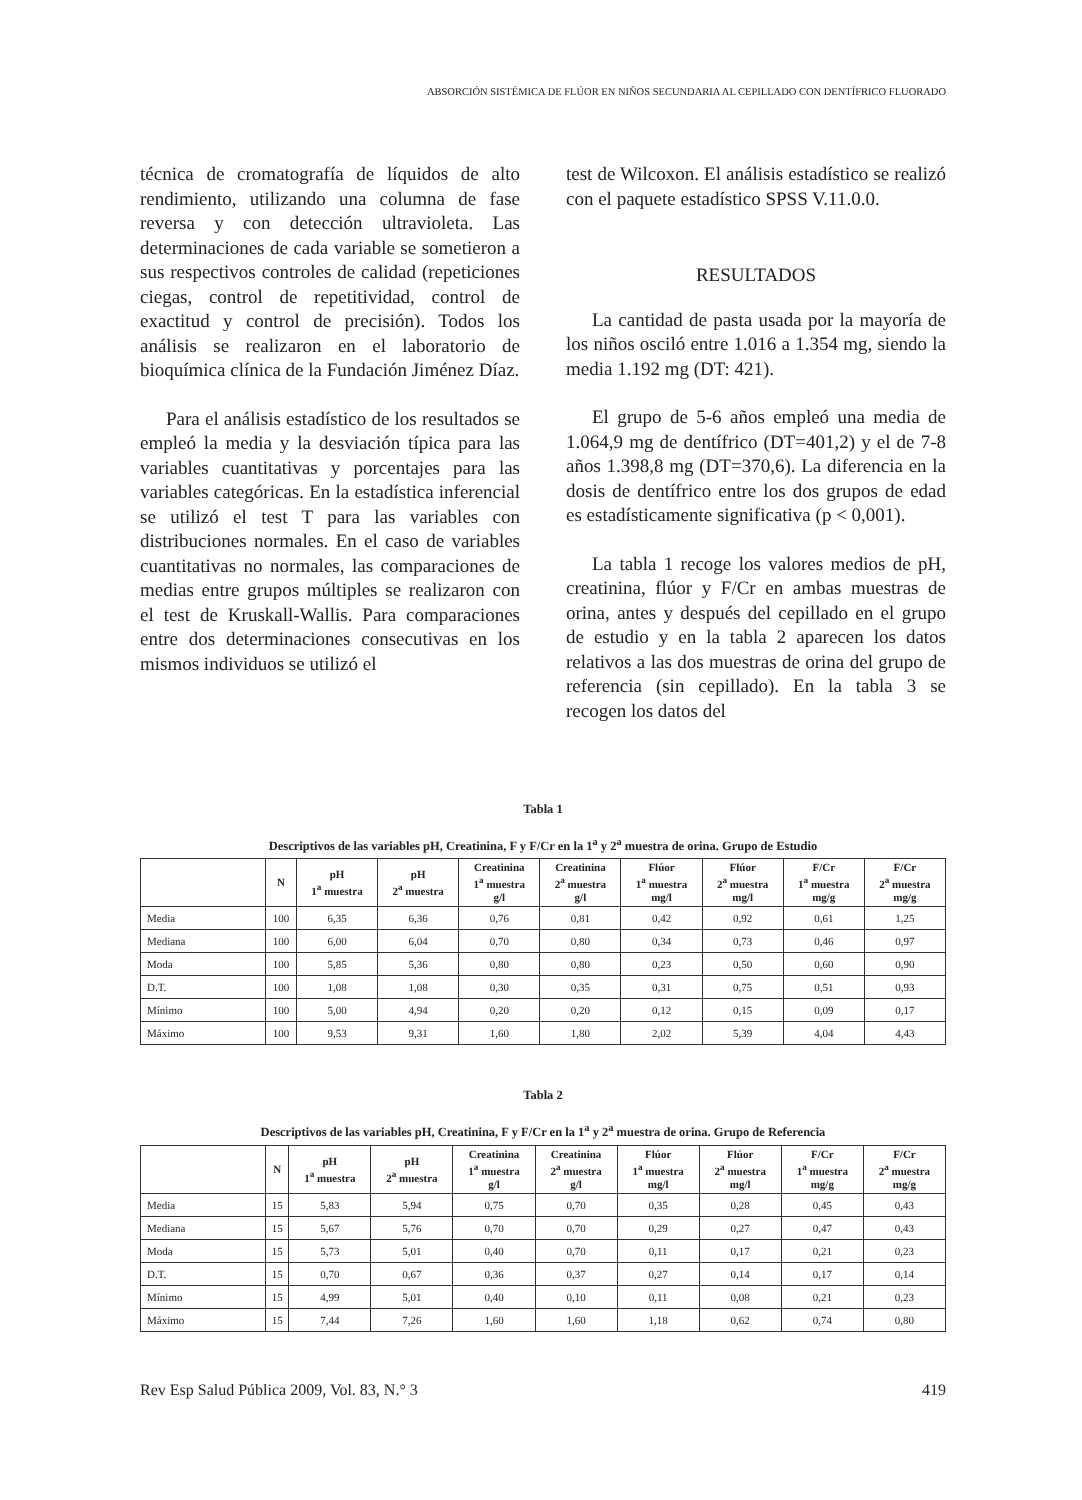ABSORCIÓN SISTÉMICA DE FLÚOR EN NIÑOS SECUNDARIA AL CEPILLADO CON DENTÍFRICO FLUORADO
técnica de cromatografía de líquidos de alto rendimiento, utilizando una columna de fase reversa y con detección ultravioleta. Las determinaciones de cada variable se sometieron a sus respectivos controles de calidad (repeticiones ciegas, control de repetitividad, control de exactitud y control de precisión). Todos los análisis se realizaron en el laboratorio de bioquímica clínica de la Fundación Jiménez Díaz.
Para el análisis estadístico de los resultados se empleó la media y la desviación típica para las variables cuantitativas y porcentajes para las variables categóricas. En la estadística inferencial se utilizó el test T para las variables con distribuciones normales. En el caso de variables cuantitativas no normales, las comparaciones de medias entre grupos múltiples se realizaron con el test de Kruskall-Wallis. Para comparaciones entre dos determinaciones consecutivas en los mismos individuos se utilizó el
test de Wilcoxon. El análisis estadístico se realizó con el paquete estadístico SPSS V.11.0.0.
RESULTADOS
La cantidad de pasta usada por la mayoría de los niños osciló entre 1.016 a 1.354 mg, siendo la media 1.192 mg (DT: 421).
El grupo de 5-6 años empleó una media de 1.064,9 mg de dentífrico (DT=401,2) y el de 7-8 años 1.398,8 mg (DT=370,6). La diferencia en la dosis de dentífrico entre los dos grupos de edad es estadísticamente significativa (p < 0,001).
La tabla 1 recoge los valores medios de pH, creatinina, flúor y F/Cr en ambas muestras de orina, antes y después del cepillado en el grupo de estudio y en la tabla 2 aparecen los datos relativos a las dos muestras de orina del grupo de referencia (sin cepillado). En la tabla 3 se recogen los datos del
Tabla 1
Descriptivos de las variables pH, Creatinina, F y F/Cr en la 1<sup>a</sup> y 2<sup>a</sup> muestra de orina. Grupo de Estudio
| | N | pH 1<sup>a</sup> muestra | pH 2<sup>a</sup> muestra | Creatinina 1<sup>a</sup> muestra g/l | Creatinina 2<sup>a</sup> muestra g/l | Flúor 1<sup>a</sup> muestra mg/l | Flúor 2<sup>a</sup> muestra mg/l | F/Cr 1<sup>a</sup> muestra mg/g | F/Cr 2<sup>a</sup> muestra mg/g |
| --- | --- | --- | --- | --- | --- | --- | --- | --- | --- |
| Media | 100 | 6,35 | 6,36 | 0,76 | 0,81 | 0,42 | 0,92 | 0,61 | 1,25 |
| Mediana | 100 | 6,00 | 6,04 | 0,70 | 0,80 | 0,34 | 0,73 | 0,46 | 0,97 |
| Moda | 100 | 5,85 | 5,36 | 0,80 | 0,80 | 0,23 | 0,50 | 0,60 | 0,90 |
| D.T. | 100 | 1,08 | 1,08 | 0,30 | 0,35 | 0,31 | 0,75 | 0,51 | 0,93 |
| Mínimo | 100 | 5,00 | 4,94 | 0,20 | 0,20 | 0,12 | 0,15 | 0,09 | 0,17 |
| Máximo | 100 | 9,53 | 9,31 | 1,60 | 1,80 | 2,02 | 5,39 | 4,04 | 4,43 |
Tabla 2
Descriptivos de las variables pH, Creatinina, F y F/Cr en la 1<sup>a</sup> y 2<sup>a</sup> muestra de orina. Grupo de Referencia
| | N | pH 1<sup>a</sup> muestra | pH 2<sup>a</sup> muestra | Creatinina 1<sup>a</sup> muestra g/l | Creatinina 2<sup>a</sup> muestra g/l | Flúor 1<sup>a</sup> muestra mg/l | Flúor 2<sup>a</sup> muestra mg/l | F/Cr 1<sup>a</sup> muestra mg/g | F/Cr 2<sup>a</sup> muestra mg/g |
| --- | --- | --- | --- | --- | --- | --- | --- | --- | --- |
| Media | 15 | 5,83 | 5,94 | 0,75 | 0,70 | 0,35 | 0,28 | 0,45 | 0,43 |
| Mediana | 15 | 5,67 | 5,76 | 0,70 | 0,70 | 0,29 | 0,27 | 0,47 | 0,43 |
| Moda | 15 | 5,73 | 5,01 | 0,40 | 0,70 | 0,11 | 0,17 | 0,21 | 0,23 |
| D.T. | 15 | 0,70 | 0,67 | 0,36 | 0,37 | 0,27 | 0,14 | 0,17 | 0,14 |
| Mínimo | 15 | 4,99 | 5,01 | 0,40 | 0,10 | 0,11 | 0,08 | 0,21 | 0,23 |
| Máximo | 15 | 7,44 | 7,26 | 1,60 | 1,60 | 1,18 | 0,62 | 0,74 | 0,80 |
Rev Esp Salud Pública 2009, Vol. 83, N.° 3 419